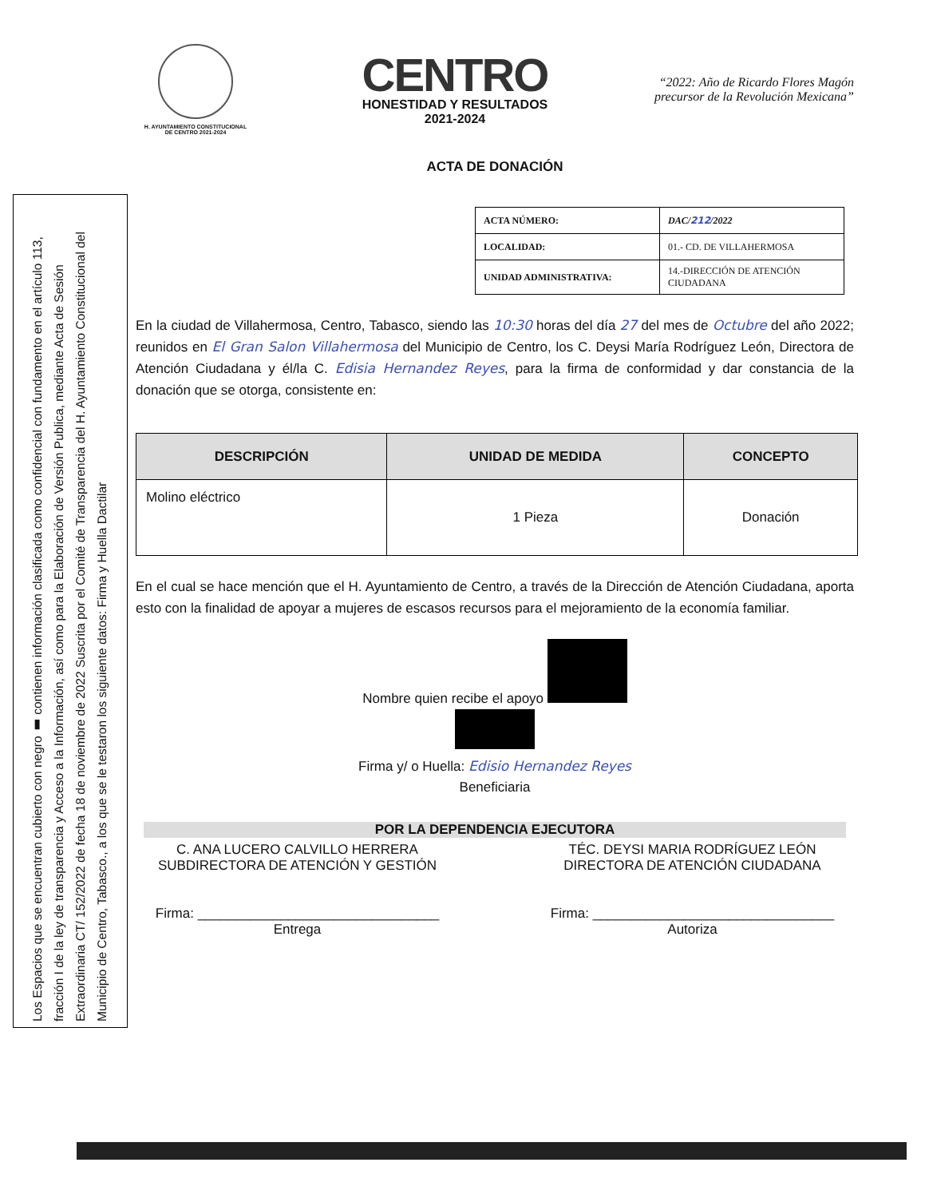Los Espacios que se encuentran cubierto con negro ▮ contienen información clasificada como confidencial con fundamento en el artículo 113, fracción I de la ley de transparencia y Acceso a la Información, así como para la Elaboración de Versión Publica, mediante Acta de Sesión Extraordinaria CT/ 152/2022 de fecha 18 de noviembre de 2022 Suscrita por el Comité de Transparencia del H. Ayuntamiento Constitucional del Municipio de Centro, Tabasco., a los que se le testaron los siguiente datos: Firma y Huella Dactilar
H. AYUNTAMIENTO CONSTITUCIONAL
DE CENTRO 2021-2024
CENTRO
HONESTIDAD Y RESULTADOS
2021-2024
“2022: Año de Ricardo Flores Magón
precursor de la Revolución Mexicana”
ACTA DE DONACIÓN
| ACTA NÚMERO: | DAC/ 212 /2022 |
| LOCALIDAD: | 01.- CD. DE VILLAHERMOSA |
| UNIDAD ADMINISTRATIVA: | 14.-DIRECCIÓN DE ATENCIÓN CIUDADANA |
En la ciudad de Villahermosa, Centro, Tabasco, siendo las 10:30 horas del día 27 del mes de Octubre del año 2022; reunidos en El Gran Salon Villahermosa del Municipio de Centro, los C. Deysi María Rodríguez León, Directora de Atención Ciudadana y él/la C. Edisia Hernandez Reyes, para la firma de conformidad y dar constancia de la donación que se otorga, consistente en:
| DESCRIPCIÓN | UNIDAD DE MEDIDA | CONCEPTO |
| --- | --- | --- |
| Molino eléctrico | 1 Pieza | Donación |
En el cual se hace mención que el H. Ayuntamiento de Centro, a través de la Dirección de Atención Ciudadana, aporta esto con la finalidad de apoyar a mujeres de escasos recursos para el mejoramiento de la economía familiar.
Nombre quien recibe el apoyo
Firma y/ o Huella: Edisio Hernandez Reyes
Beneficiaria
POR LA DEPENDENCIA EJECUTORA
C. ANA LUCERO CALVILLO HERRERA
SUBDIRECTORA DE ATENCIÓN Y GESTIÓN
Firma: ________________________________
Entrega
TÉC. DEYSI MARIA RODRÍGUEZ LEÓN
DIRECTORA DE ATENCIÓN CIUDADANA
Firma: ________________________________
Autoriza